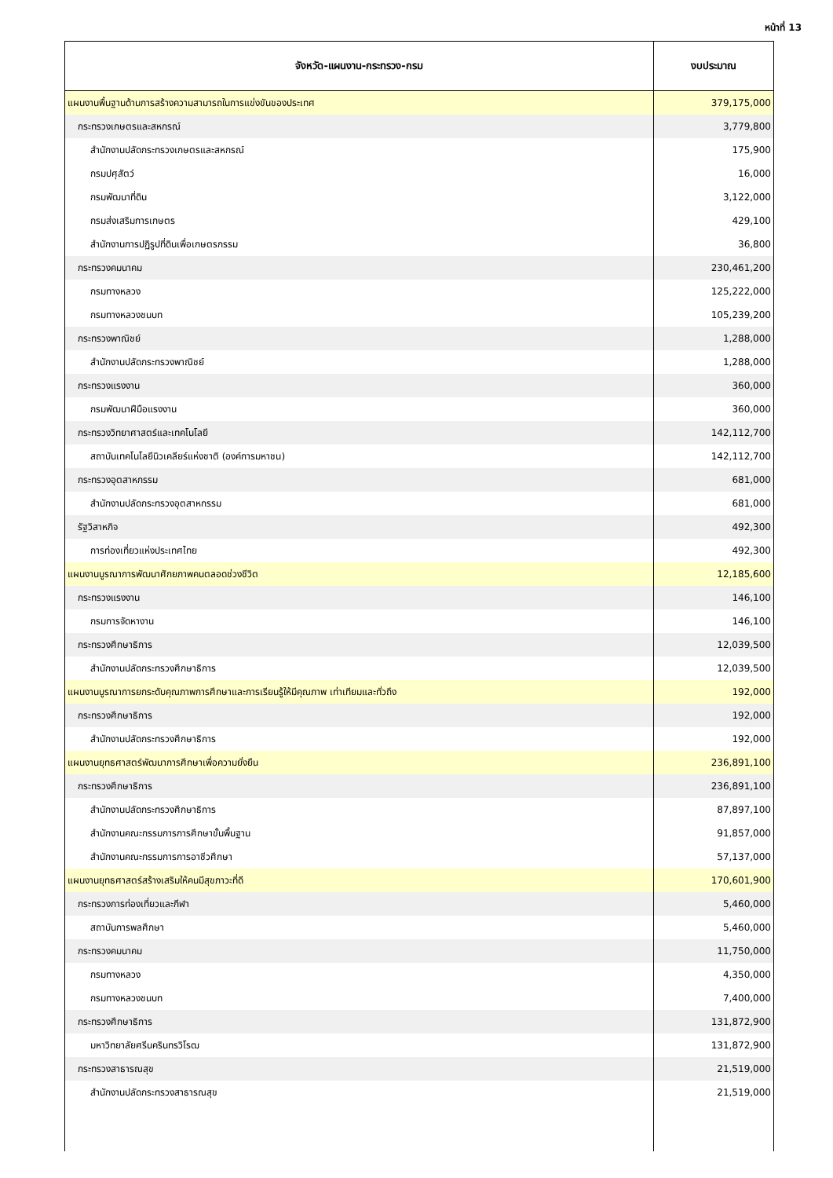หน้าที่ 13
| จังหวัด-แผนงาน-กระทรวง-กรม | งบประมาณ |
| --- | --- |
| แผนงานพื้นฐานด้านการสร้างความสามารถในการแข่งขันของประเทศ | 379,175,000 |
| กระทรวงเกษตรและสหกรณ์ | 3,779,800 |
| สำนักงานปลัดกระทรวงเกษตรและสหกรณ์ | 175,900 |
| กรมปศุสัตว์ | 16,000 |
| กรมพัฒนาที่ดิน | 3,122,000 |
| กรมส่งเสริมการเกษตร | 429,100 |
| สำนักงานการปฏิรูปที่ดินเพื่อเกษตรกรรม | 36,800 |
| กระทรวงคมนาคม | 230,461,200 |
| กรมทางหลวง | 125,222,000 |
| กรมทางหลวงชนบท | 105,239,200 |
| กระทรวงพาณิชย์ | 1,288,000 |
| สำนักงานปลัดกระทรวงพาณิชย์ | 1,288,000 |
| กระทรวงแรงงาน | 360,000 |
| กรมพัฒนาฝีมือแรงงาน | 360,000 |
| กระทรวงวิทยาศาสตร์และเทคโนโลยี | 142,112,700 |
| สถาบันเทคโนโลยีนิวเคลียร์แห่งชาติ (องค์การมหาชน) | 142,112,700 |
| กระทรวงอุตสาหกรรม | 681,000 |
| สำนักงานปลัดกระทรวงอุตสาหกรรม | 681,000 |
| รัฐวิสาหกิจ | 492,300 |
| การท่องเที่ยวแห่งประเทศไทย | 492,300 |
| แผนงานบูรณาการพัฒนาศักยภาพคนตลอดช่วงชีวิต | 12,185,600 |
| กระทรวงแรงงาน | 146,100 |
| กรมการจัดหางาน | 146,100 |
| กระทรวงศึกษาธิการ | 12,039,500 |
| สำนักงานปลัดกระทรวงศึกษาธิการ | 12,039,500 |
| แผนงานบูรณาการยกระดับคุณภาพการศึกษาและการเรียนรู้ให้มีคุณภาพ เท่าเทียมและทั่วถึง | 192,000 |
| กระทรวงศึกษาธิการ | 192,000 |
| สำนักงานปลัดกระทรวงศึกษาธิการ | 192,000 |
| แผนงานยุทธศาสตร์พัฒนาการศึกษาเพื่อความยั่งยืน | 236,891,100 |
| กระทรวงศึกษาธิการ | 236,891,100 |
| สำนักงานปลัดกระทรวงศึกษาธิการ | 87,897,100 |
| สำนักงานคณะกรรมการการศึกษาขั้นพื้นฐาน | 91,857,000 |
| สำนักงานคณะกรรมการการอาชีวศึกษา | 57,137,000 |
| แผนงานยุทธศาสตร์สร้างเสริมให้คนมีสุขภาวะที่ดี | 170,601,900 |
| กระทรวงการท่องเที่ยวและกีฬา | 5,460,000 |
| สถาบันการพลศึกษา | 5,460,000 |
| กระทรวงคมนาคม | 11,750,000 |
| กรมทางหลวง | 4,350,000 |
| กรมทางหลวงชนบท | 7,400,000 |
| กระทรวงศึกษาธิการ | 131,872,900 |
| มหาวิทยาลัยศรีนครินทรวิโรฒ | 131,872,900 |
| กระทรวงสาธารณสุข | 21,519,000 |
| สำนักงานปลัดกระทรวงสาธารณสุข | 21,519,000 |